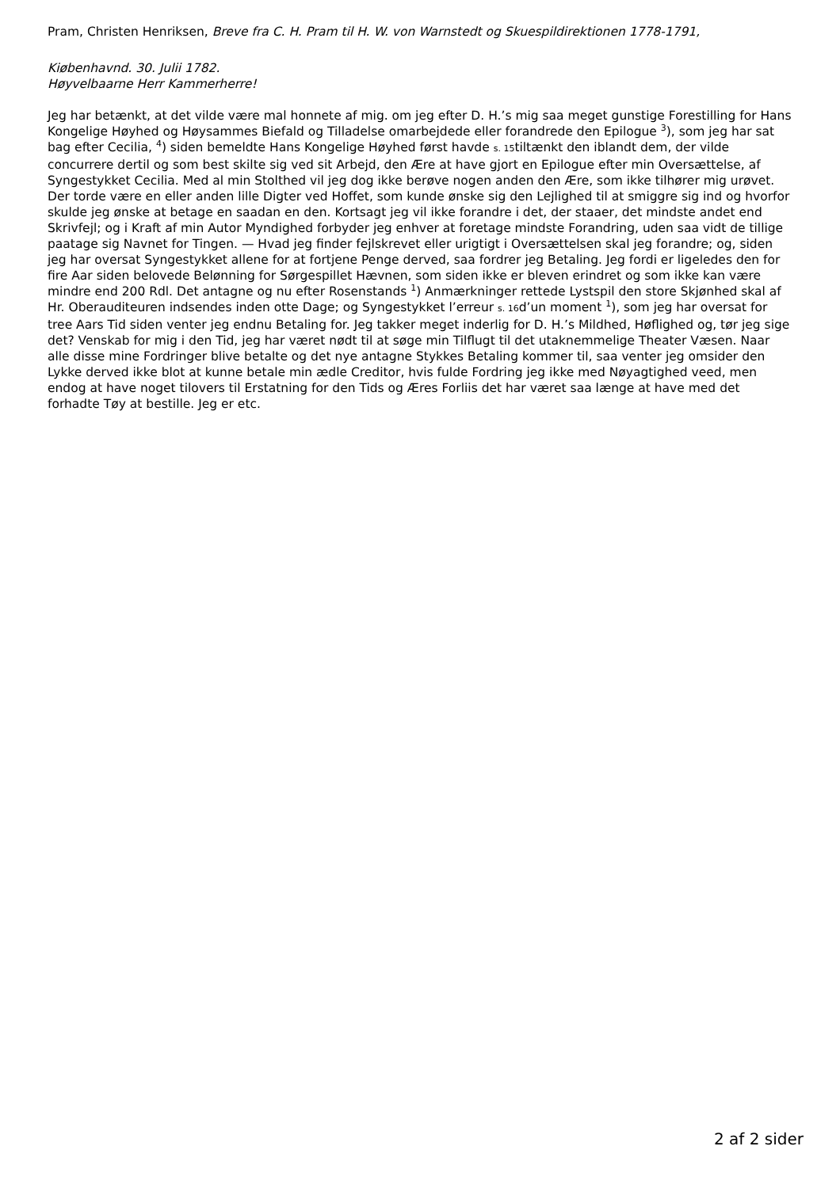Pram, Christen Henriksen, Breve fra C. H. Pram til H. W. von Warnstedt og Skuespildirektionen 1778-1791,
Kiøbenhavnd. 30. Julii 1782.
Høyvelbaarne Herr Kammerherre!
Jeg har betænkt, at det vilde være mal honnete af mig. om jeg efter D. H.’s mig saa meget gunstige Forestilling for Hans Kongelige Høyhed og Høysammes Biefald og Tilladelse omarbejdede eller forandrede den Epilogue <sup>3</sup>), som jeg har sat bag efter Cecilia, <sup>4</sup>) siden bemeldte Hans Kongelige Høyhed først havde s. 15tiltænkt den iblandt dem, der vilde concurrere dertil og som best skilte sig ved sit Arbejd, den Ære at have gjort en Epilogue efter min Oversættelse, af Syngestykket Cecilia. Med al min Stolthed vil jeg dog ikke berøve nogen anden den Ære, som ikke tilhører mig urøvet. Der torde være en eller anden lille Digter ved Hoffet, som kunde ønske sig den Lejlighed til at smiggre sig ind og hvorfor skulde jeg ønske at betage en saadan en den. Kortsagt jeg vil ikke forandre i det, der staaer, det mindste andet end Skrivfejl; og i Kraft af min Autor Myndighed forbyder jeg enhver at foretage mindste Forandring, uden saa vidt de tillige paatage sig Navnet for Tingen. — Hvad jeg finder fejlskrevet eller urigtigt i Oversættelsen skal jeg forandre; og, siden jeg har oversat Syngestykket allene for at fortjene Penge derved, saa fordrer jeg Betaling. Jeg fordi er ligeledes den for fire Aar siden belovede Belønning for Sørgespillet Hævnen, som siden ikke er bleven erindret og som ikke kan være mindre end 200 Rdl. Det antagne og nu efter Rosenstands <sup>1</sup>) Anmærkninger rettede Lystspil den store Skjønhed skal af Hr. Oberauditeuren indsendes inden otte Dage; og Syngestykket l’erreur s. 16d’un moment <sup>1</sup>), som jeg har oversat for tree Aars Tid siden venter jeg endnu Betaling for. Jeg takker meget inderlig for D. H.’s Mildhed, Høflighed og, tør jeg sige det? Venskab for mig i den Tid, jeg har været nødt til at søge min Tilflugt til det utaknemmelige Theater Væsen. Naar alle disse mine Fordringer blive betalte og det nye antagne Stykkes Betaling kommer til, saa venter jeg omsider den Lykke derved ikke blot at kunne betale min ædle Creditor, hvis fulde Fordring jeg ikke med Nøyagtighed veed, men endog at have noget tilovers til Erstatning for den Tids og Æres Forliis det har været saa længe at have med det forhadte Tøy at bestille. Jeg er etc.
2 af 2 sider